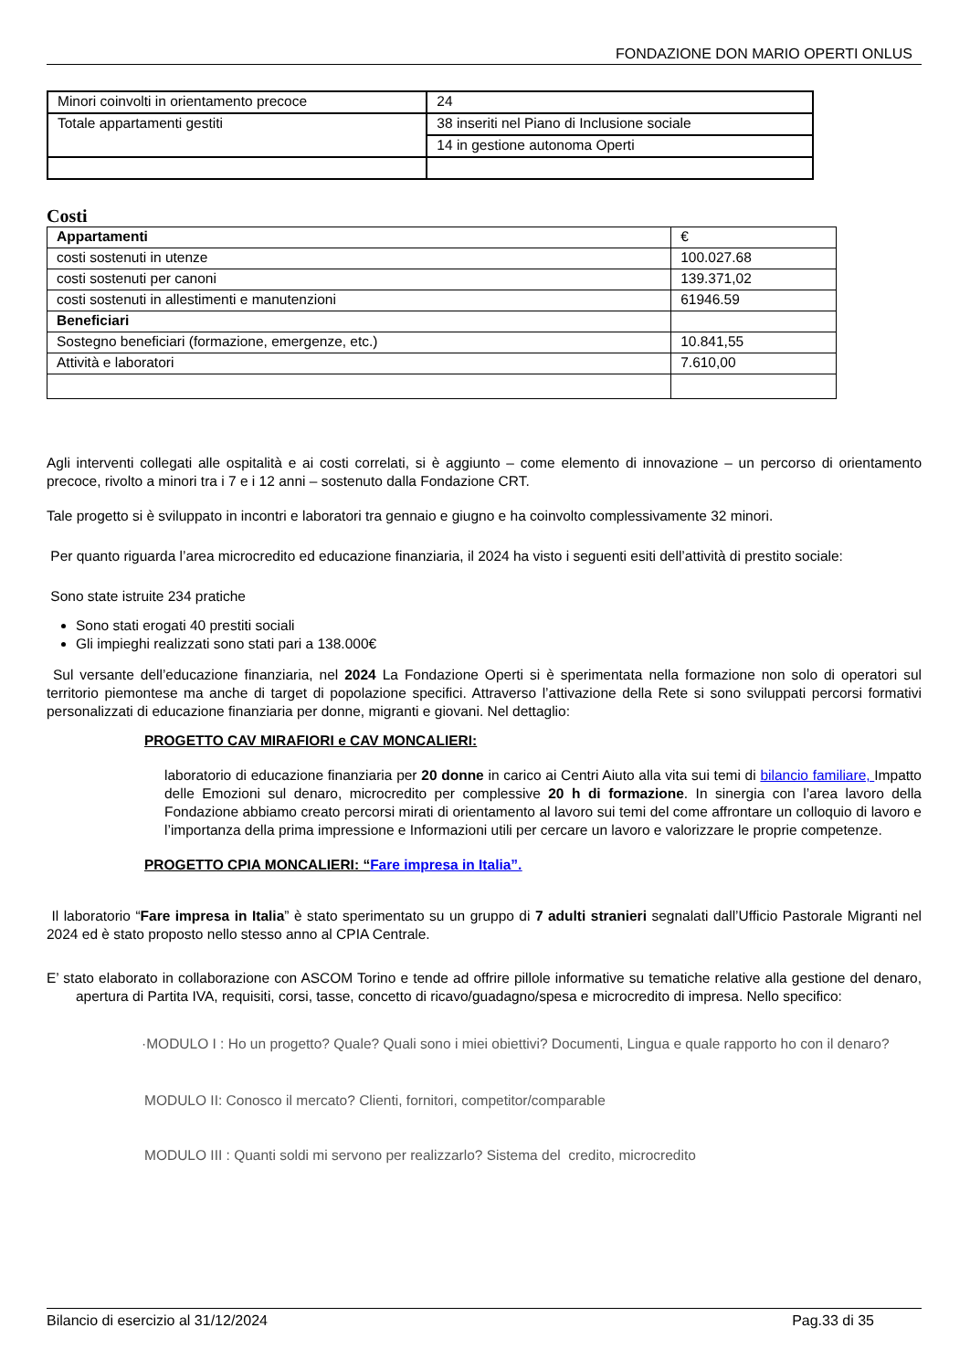FONDAZIONE DON MARIO OPERTI ONLUS
| Minori coinvolti in orientamento precoce | 24 |
| Totale appartamenti gestiti | 38 inseriti nel Piano di Inclusione sociale |
| | 14 in gestione autonoma Operti |
Costi
| Appartamenti | € |
| costi sostenuti in utenze | 100.027.68 |
| costi sostenuti per canoni | 139.371,02 |
| costi sostenuti in allestimenti e manutenzioni | 61946.59 |
| Beneficiari | |
| Sostegno beneficiari (formazione, emergenze, etc.) | 10.841,55 |
| Attività e laboratori | 7.610,00 |
Agli interventi collegati alle ospitalità e ai costi correlati, si è aggiunto – come elemento di innovazione – un percorso di orientamento precoce, rivolto a minori tra i 7 e i 12 anni – sostenuto dalla Fondazione CRT.
Tale progetto si è sviluppato in incontri e laboratori tra gennaio e giugno e ha coinvolto complessivamente 32 minori.
Per quanto riguarda l’area microcredito ed educazione finanziaria, il 2024 ha visto i seguenti esiti dell’attività di prestito sociale:
Sono state istruite 234 pratiche
Sono stati erogati 40 prestiti sociali
Gli impieghi realizzati sono stati pari a 138.000€
Sul versante dell’educazione finanziaria, nel 2024 La Fondazione Operti si è sperimentata nella formazione non solo di operatori sul territorio piemontese ma anche di target di popolazione specifici. Attraverso l’attivazione della Rete si sono sviluppati percorsi formativi personalizzati di educazione finanziaria per donne, migranti e giovani. Nel dettaglio:
PROGETTO CAV MIRAFIORI e CAV MONCALIERI:
laboratorio di educazione finanziaria per 20 donne in carico ai Centri Aiuto alla vita sui temi di bilancio familiare, Impatto delle Emozioni sul denaro, microcredito per complessive 20 h di formazione. In sinergia con l’area lavoro della Fondazione abbiamo creato percorsi mirati di orientamento al lavoro sui temi del come affrontare un colloquio di lavoro e l’importanza della prima impressione e Informazioni utili per cercare un lavoro e valorizzare le proprie competenze.
PROGETTO CPIA MONCALIERI: “Fare impresa in Italia”.
Il laboratorio “Fare impresa in Italia” è stato sperimentato su un gruppo di 7 adulti stranieri segnalati dall’Ufficio Pastorale Migranti nel 2024 ed è stato proposto nello stesso anno al CPIA Centrale.
E’ stato elaborato in collaborazione con ASCOM Torino e tende ad offrire pillole informative su tematiche relative alla gestione del denaro, apertura di Partita IVA, requisiti, corsi, tasse, concetto di ricavo/guadagno/spesa e microcredito di impresa. Nello specifico:
·MODULO I : Ho un progetto? Quale? Quali sono i miei obiettivi? Documenti, Lingua e quale rapporto ho con il denaro?
MODULO II: Conosco il mercato? Clienti, fornitori, competitor/comparable
MODULO III : Quanti soldi mi servono per realizzarlo? Sistema del credito, microcredito
Bilancio di esercizio al 31/12/2024 Pag.33 di 35